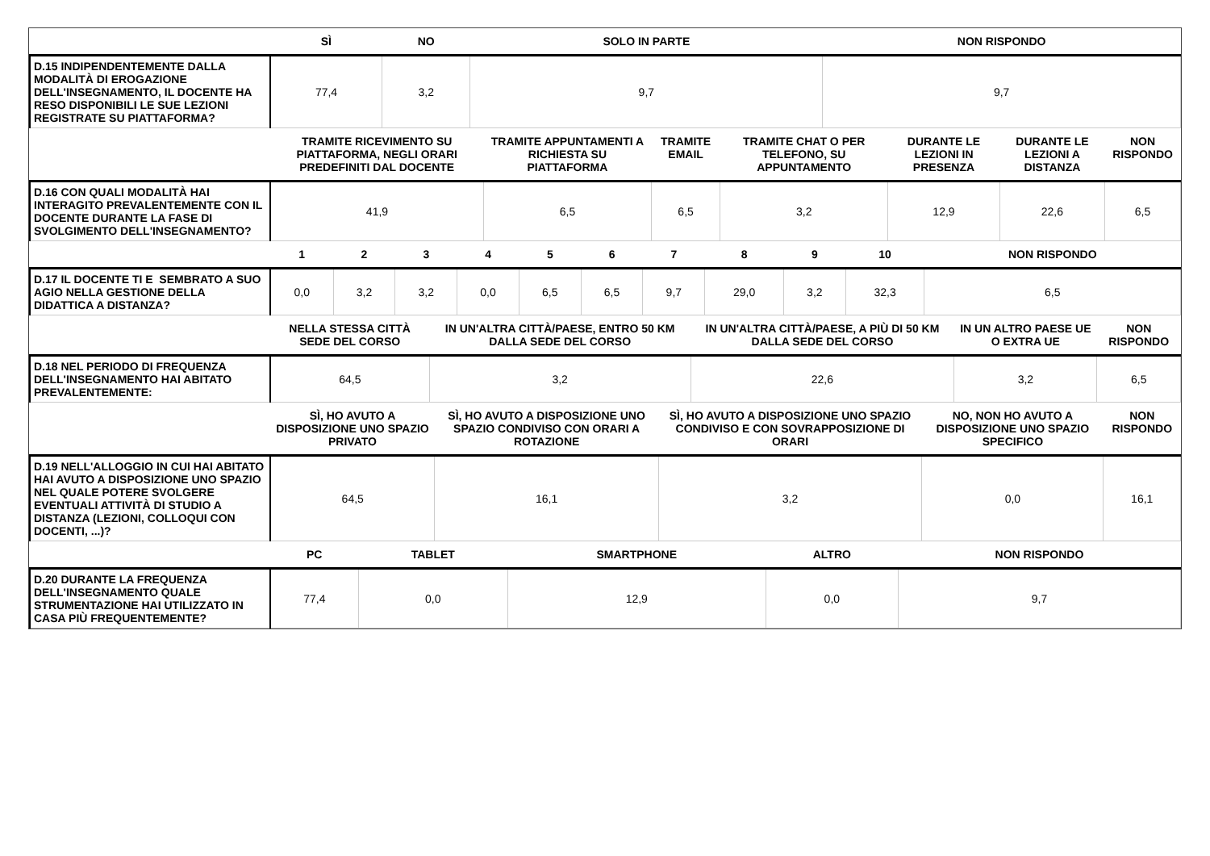| | SÌ | NO | SOLO IN PARTE | NON RISPONDO |
| --- | --- | --- | --- | --- |
| D.15 INDIPENDENTEMENTE DALLA MODALITÀ DI EROGAZIONE DELL'INSEGNAMENTO, IL DOCENTE HA RESO DISPONIBILI LE SUE LEZIONI REGISTRATE SU PIATTAFORMA? | 77,4 | 3,2 | 9,7 | 9,7 |
| | TRAMITE RICEVIMENTO SU PIATTAFORMA, NEGLI ORARI PREDEFINITI DAL DOCENTE | TRAMITE APPUNTAMENTI A RICHIESTA SU PIATTAFORMA | TRAMITE EMAIL | TRAMITE CHAT O PER TELEFONO, SU APPUNTAMENTO | DURANTE LE LEZIONI IN PRESENZA | DURANTE LE LEZIONI A DISTANZA | NON RISPONDO |
| --- | --- | --- | --- | --- | --- | --- | --- |
| D.16 CON QUALI MODALITÀ HAI INTERAGITO PREVALENTEMENTE CON IL DOCENTE DURANTE LA FASE DI SVOLGIMENTO DELL'INSEGNAMENTO? | 41,9 | 6,5 | 6,5 | 3,2 | 12,9 | 22,6 | 6,5 |
| | 1 | 2 | 3 | 4 | 5 | 6 | 7 | 8 | 9 | 10 | NON RISPONDO |
| --- | --- | --- | --- | --- | --- | --- | --- | --- | --- | --- | --- |
| D.17 IL DOCENTE TI E SEMBRATO A SUO AGIO NELLA GESTIONE DELLA DIDATTICA A DISTANZA? | 0,0 | 3,2 | 3,2 | 0,0 | 6,5 | 6,5 | 9,7 | 29,0 | 3,2 | 32,3 | 6,5 |
| | NELLA STESSA CITTÀ SEDE DEL CORSO | IN UN'ALTRA CITTÀ/PAESE, ENTRO 50 KM DALLA SEDE DEL CORSO | IN UN'ALTRA CITTÀ/PAESE, A PIÙ DI 50 KM DALLA SEDE DEL CORSO | IN UN ALTRO PAESE UE O EXTRA UE | NON RISPONDO |
| --- | --- | --- | --- | --- | --- |
| D.18 NEL PERIODO DI FREQUENZA DELL'INSEGNAMENTO HAI ABITATO PREVALENTEMENTE: | 64,5 | 3,2 | 22,6 | 3,2 | 6,5 |
| | SÌ, HO AVUTO A DISPOSIZIONE UNO SPAZIO PRIVATO | SÌ, HO AVUTO A DISPOSIZIONE UNO SPAZIO CONDIVISO CON ORARI A ROTAZIONE | SÌ, HO AVUTO A DISPOSIZIONE UNO SPAZIO CONDIVISO E CON SOVRAPPOSIZIONE DI ORARI | NO, NON HO AVUTO A DISPOSIZIONE UNO SPAZIO SPECIFICO | NON RISPONDO |
| --- | --- | --- | --- | --- | --- |
| D.19 NELL'ALLOGGIO IN CUI HAI ABITATO HAI AVUTO A DISPOSIZIONE UNO SPAZIO NEL QUALE POTERE SVOLGERE EVENTUALI ATTIVITÀ DI STUDIO A DISTANZA (LEZIONI, COLLOQUI CON DOCENTI, ...)? | 64,5 | 16,1 | 3,2 | 0,0 | 16,1 |
| | PC | TABLET | SMARTPHONE | ALTRO | NON RISPONDO |
| --- | --- | --- | --- | --- | --- |
| D.20 DURANTE LA FREQUENZA DELL'INSEGNAMENTO QUALE STRUMENTAZIONE HAI UTILIZZATO IN CASA PIÙ FREQUENTEMENTE? | 77,4 | 0,0 | 12,9 | 0,0 | 9,7 |